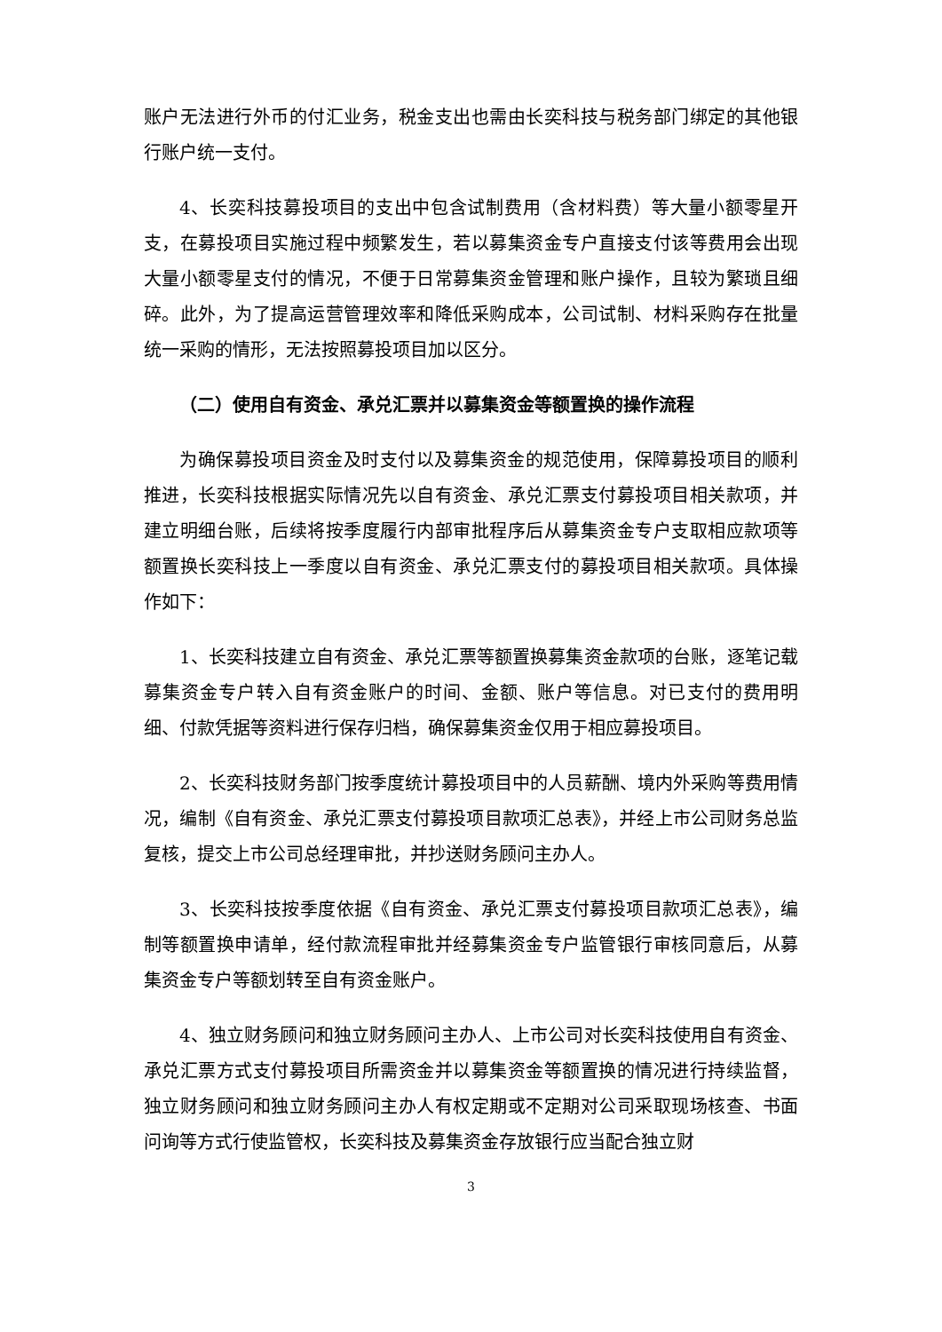账户无法进行外币的付汇业务，税金支出也需由长奕科技与税务部门绑定的其他银行账户统一支付。
4、长奕科技募投项目的支出中包含试制费用（含材料费）等大量小额零星开支，在募投项目实施过程中频繁发生，若以募集资金专户直接支付该等费用会出现大量小额零星支付的情况，不便于日常募集资金管理和账户操作，且较为繁琐且细碎。此外，为了提高运营管理效率和降低采购成本，公司试制、材料采购存在批量统一采购的情形，无法按照募投项目加以区分。
（二）使用自有资金、承兑汇票并以募集资金等额置换的操作流程
为确保募投项目资金及时支付以及募集资金的规范使用，保障募投项目的顺利推进，长奕科技根据实际情况先以自有资金、承兑汇票支付募投项目相关款项，并建立明细台账，后续将按季度履行内部审批程序后从募集资金专户支取相应款项等额置换长奕科技上一季度以自有资金、承兑汇票支付的募投项目相关款项。具体操作如下：
1、长奕科技建立自有资金、承兑汇票等额置换募集资金款项的台账，逐笔记载募集资金专户转入自有资金账户的时间、金额、账户等信息。对已支付的费用明细、付款凭据等资料进行保存归档，确保募集资金仅用于相应募投项目。
2、长奕科技财务部门按季度统计募投项目中的人员薪酬、境内外采购等费用情况，编制《自有资金、承兑汇票支付募投项目款项汇总表》，并经上市公司财务总监复核，提交上市公司总经理审批，并抄送财务顾问主办人。
3、长奕科技按季度依据《自有资金、承兑汇票支付募投项目款项汇总表》，编制等额置换申请单，经付款流程审批并经募集资金专户监管银行审核同意后，从募集资金专户等额划转至自有资金账户。
4、独立财务顾问和独立财务顾问主办人、上市公司对长奕科技使用自有资金、承兑汇票方式支付募投项目所需资金并以募集资金等额置换的情况进行持续监督，独立财务顾问和独立财务顾问主办人有权定期或不定期对公司采取现场核查、书面问询等方式行使监管权，长奕科技及募集资金存放银行应当配合独立财
3